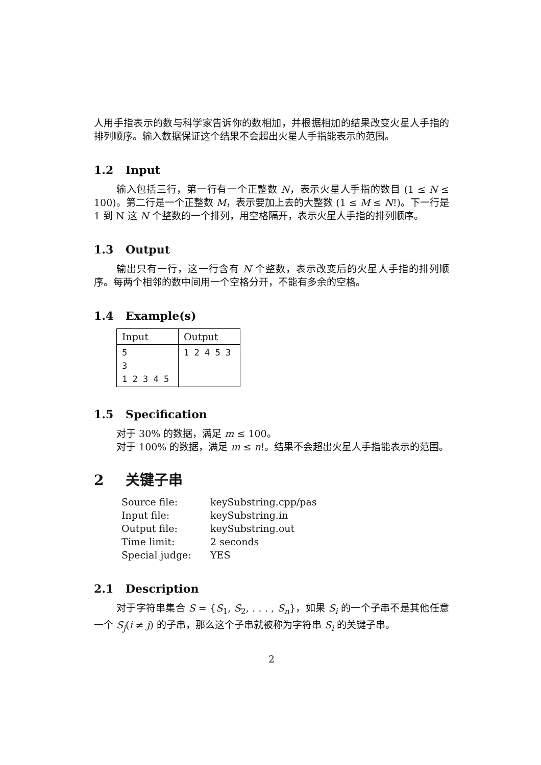人用手指表示的数与科学家告诉你的数相加，并根据相加的结果改变火星人手指的排列顺序。输入数据保证这个结果不会超出火星人手指能表示的范围。
1.2 Input
输入包括三行，第一行有一个正整数 N，表示火星人手指的数目 (1 ≤ N ≤ 100)。第二行是一个正整数 M，表示要加上去的大整数 (1 ≤ M ≤ N!)。下一行是 1 到 N 这 N 个整数的一个排列，用空格隔开，表示火星人手指的排列顺序。
1.3 Output
输出只有一行，这一行含有 N 个整数，表示改变后的火星人手指的排列顺序。每两个相邻的数中间用一个空格分开，不能有多余的空格。
1.4 Example(s)
| Input | Output |
| --- | --- |
| 5 3 1 2 3 4 5 | 1 2 4 5 3 |
1.5 Specification
对于 30% 的数据，满足 m ≤ 100。
对于 100% 的数据，满足 m ≤ n!。结果不会超出火星人手指能表示的范围。
2 关键子串
| Source file: | keySubstring.cpp/pas |
| Input file: | keySubstring.in |
| Output file: | keySubstring.out |
| Time limit: | 2 seconds |
| Special judge: | YES |
2.1 Description
对于字符串集合 S = {S<sub>1</sub>, S<sub>2</sub>, . . . , S<sub>n</sub>}，如果 S<sub>i</sub> 的一个子串不是其他任意一个 S<sub>j</sub>(i ≠ j) 的子串，那么这个子串就被称为字符串 S<sub>i</sub> 的关键子串。
2